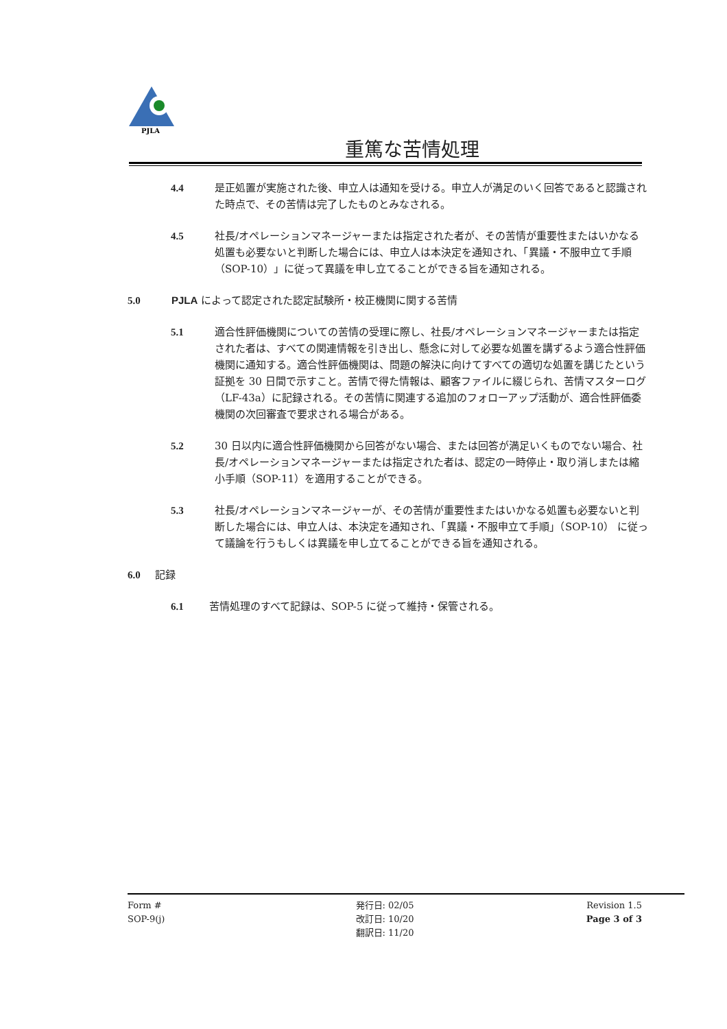PJLA
重篤な苦情処理
4.4 是正処置が実施された後、申立人は通知を受ける。申立人が満足のいく回答であると認識された時点で、その苦情は完了したものとみなされる。
4.5 社長/オペレーションマネージャーまたは指定された者が、その苦情が重要性またはいかなる処置も必要ないと判断した場合には、申立人は本決定を通知され、「異議・不服申立て手順（SOP-10）」に従って異議を申し立てることができる旨を通知される。
5.0 PJLA によって認定された認定試験所・校正機関に関する苦情
5.1 適合性評価機関についての苦情の受理に際し、社長/オペレーションマネージャーまたは指定された者は、すべての関連情報を引き出し、懸念に対して必要な処置を講ずるよう適合性評価機関に通知する。適合性評価機関は、問題の解決に向けてすべての適切な処置を講じたという証拠を 30 日間で示すこと。苦情で得た情報は、顧客ファイルに綴じられ、苦情マスターログ（LF-43a）に記録される。その苦情に関連する追加のフォローアップ活動が、適合性評価委機関の次回審査で要求される場合がある。
5.2 30 日以内に適合性評価機関から回答がない場合、または回答が満足いくものでない場合、社長/オペレーションマネージャーまたは指定された者は、認定の一時停止・取り消しまたは縮小手順（SOP-11）を適用することができる。
5.3 社長/オペレーションマネージャーが、その苦情が重要性またはいかなる処置も必要ないと判断した場合には、申立人は、本決定を通知され、「異議・不服申立て手順」（SOP-10） に従って議論を行うもしくは異議を申し立てることができる旨を通知される。
6.0 記録
6.1 苦情処理のすべて記録は、SOP-5 に従って維持・保管される。
Form #
SOP-9(j)
発行日: 02/05
改訂日: 10/20
翻訳日: 11/20
Revision 1.5
Page 3 of 3